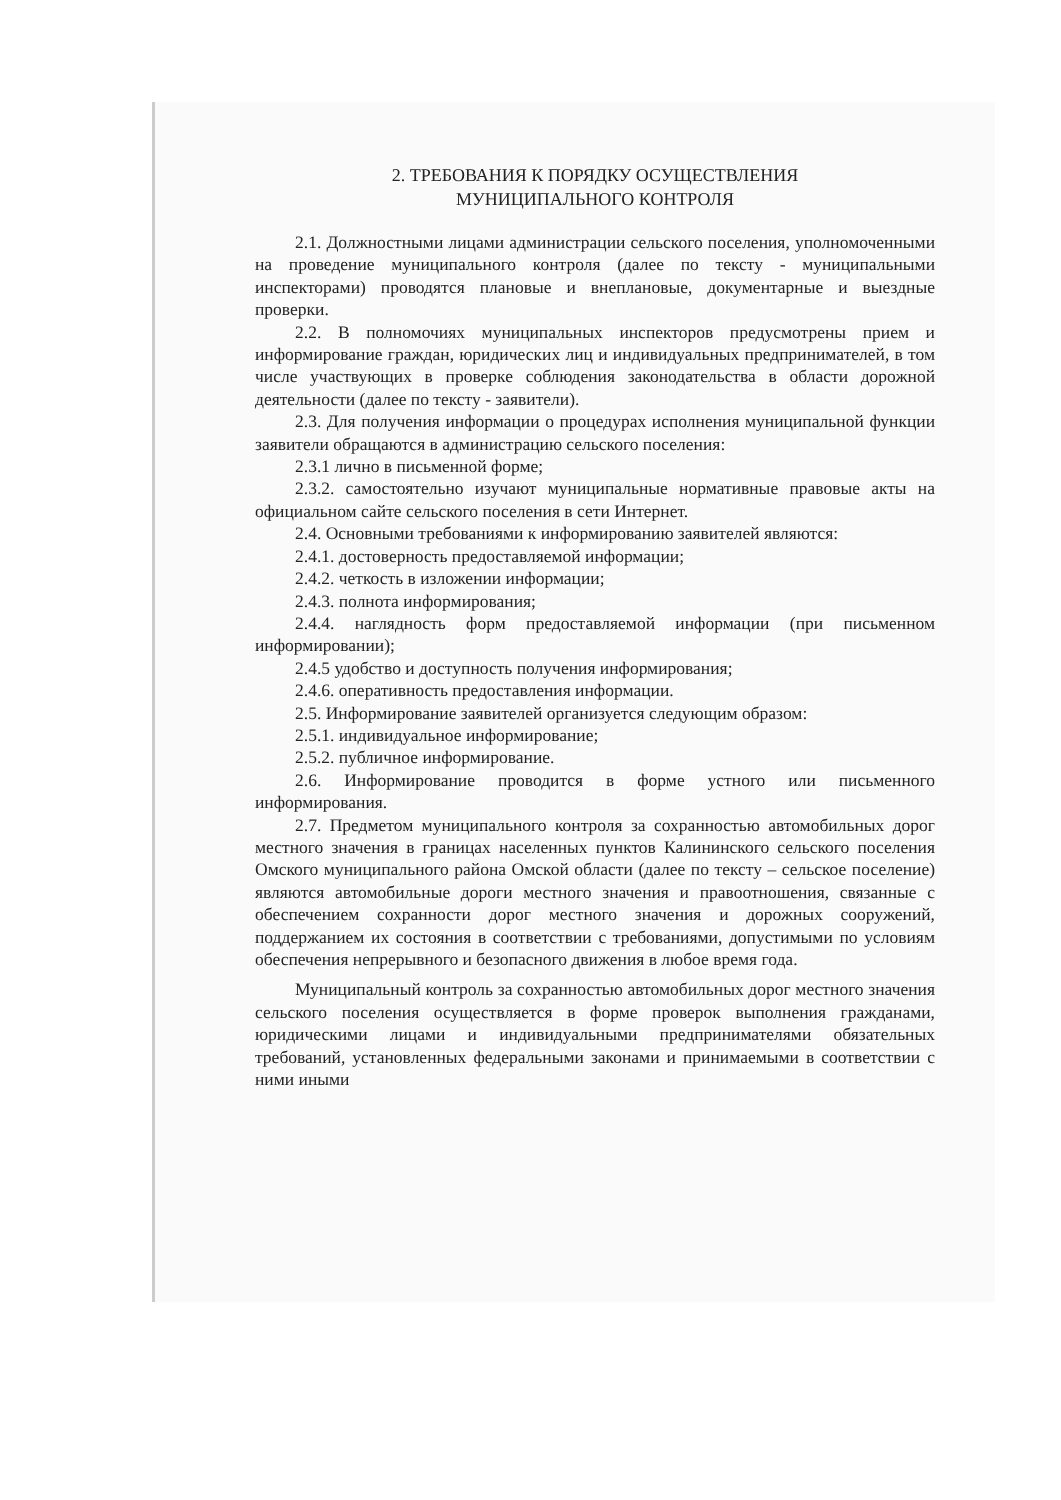2. ТРЕБОВАНИЯ К ПОРЯДКУ ОСУЩЕСТВЛЕНИЯ
МУНИЦИПАЛЬНОГО КОНТРОЛЯ
2.1. Должностными лицами администрации сельского поселения, уполномоченными на проведение муниципального контроля (далее по тексту - муниципальными инспекторами) проводятся плановые и внеплановые, документарные и выездные проверки.
2.2. В полномочиях муниципальных инспекторов предусмотрены прием и информирование граждан, юридических лиц и индивидуальных предпринимателей, в том числе участвующих в проверке соблюдения законодательства в области дорожной деятельности (далее по тексту - заявители).
2.3. Для получения информации о процедурах исполнения муниципальной функции заявители обращаются в администрацию сельского поселения:
2.3.1 лично в письменной форме;
2.3.2. самостоятельно изучают муниципальные нормативные правовые акты на официальном сайте сельского поселения в сети Интернет.
2.4. Основными требованиями к информированию заявителей являются:
2.4.1. достоверность предоставляемой информации;
2.4.2. четкость в изложении информации;
2.4.3. полнота информирования;
2.4.4. наглядность форм предоставляемой информации (при письменном информировании);
2.4.5 удобство и доступность получения информирования;
2.4.6. оперативность предоставления информации.
2.5. Информирование заявителей организуется следующим образом:
2.5.1. индивидуальное информирование;
2.5.2. публичное информирование.
2.6. Информирование проводится в форме устного или письменного информирования.
2.7. Предметом муниципального контроля за сохранностью автомобильных дорог местного значения в границах населенных пунктов Калининского сельского поселения Омского муниципального района Омской области (далее по тексту – сельское поселение) являются автомобильные дороги местного значения и правоотношения, связанные с обеспечением сохранности дорог местного значения и дорожных сооружений, поддержанием их состояния в соответствии с требованиями, допустимыми по условиям обеспечения непрерывного и безопасного движения в любое время года.
Муниципальный контроль за сохранностью автомобильных дорог местного значения сельского поселения осуществляется в форме проверок выполнения гражданами, юридическими лицами и индивидуальными предпринимателями обязательных требований, установленных федеральными законами и принимаемыми в соответствии с ними иными